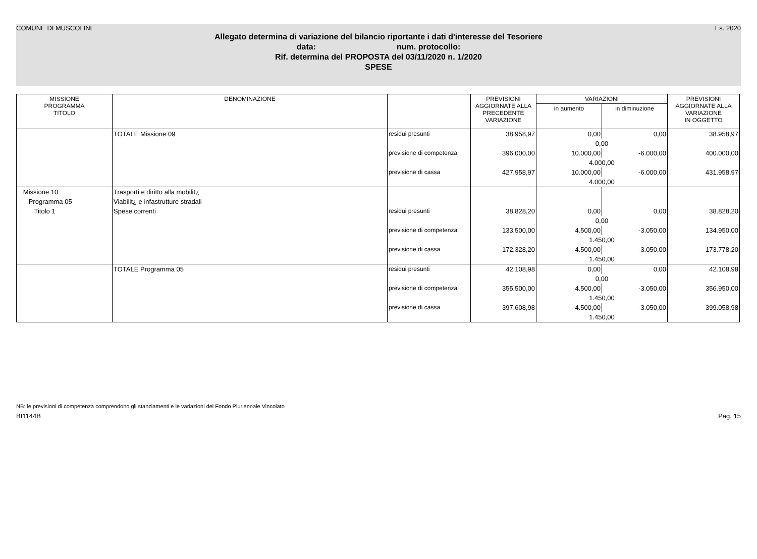COMUNE DI MUSCOLINE Es. 2020
Allegato determina di variazione del bilancio riportante i dati d'interesse del Tesoriere
data: num. protocollo:
Rif. determina del PROPOSTA del 03/11/2020 n. 1/2020
SPESE
| MISSIONE PROGRAMMA TITOLO | DENOMINAZIONE | | PREVISIONI AGGIORNATE ALLA PRECEDENTE VARIAZIONE | VARIAZIONI | | PREVISIONI AGGIORNATE ALLA VARIAZIONE IN OGGETTO |
| --- | --- | --- | --- | --- | --- | --- |
| | | | | in aumento | in diminuzione | |
| | TOTALE Missione 09 | residui presunti | 38.958,97 | 0,00 | 0,00 | 38.958,97 |
| | | | | 0,00 | | |
| | | previsione di competenza | 396.000,00 | 10.000,00 | -6.000,00 | 400.000,00 |
| | | | | 4.000,00 | | |
| | | previsione di cassa | 427.958,97 | 10.000,00 | -6.000,00 | 431.958,97 |
| | | | | 4.000,00 | | |
| Missione 10 | Trasporti e diritto alla mobilit¿ | | | | | |
| Programma 05 | Viabilit¿ e infastrutture stradali | | | | | |
| Titolo 1 | Spese correnti | residui presunti | 38.828,20 | 0,00 | 0,00 | 38.828,20 |
| | | | | 0,00 | | |
| | | previsione di competenza | 133.500,00 | 4.500,00 | -3.050,00 | 134.950,00 |
| | | | | 1.450,00 | | |
| | | previsione di cassa | 172.328,20 | 4.500,00 | -3.050,00 | 173.778,20 |
| | | | | 1.450,00 | | |
| | TOTALE Programma 05 | residui presunti | 42.108,98 | 0,00 | 0,00 | 42.108,98 |
| | | | | 0,00 | | |
| | | previsione di competenza | 355.500,00 | 4.500,00 | -3.050,00 | 356.950,00 |
| | | | | 1.450,00 | | |
| | | previsione di cassa | 397.608,98 | 4.500,00 | -3.050,00 | 399.058,98 |
| | | | | 1.450,00 | | |
NB: le previsioni di competenza comprendono gli stanziamenti e le variazioni del Fondo Pluriennale Vincolato
BI1144B Pag. 15